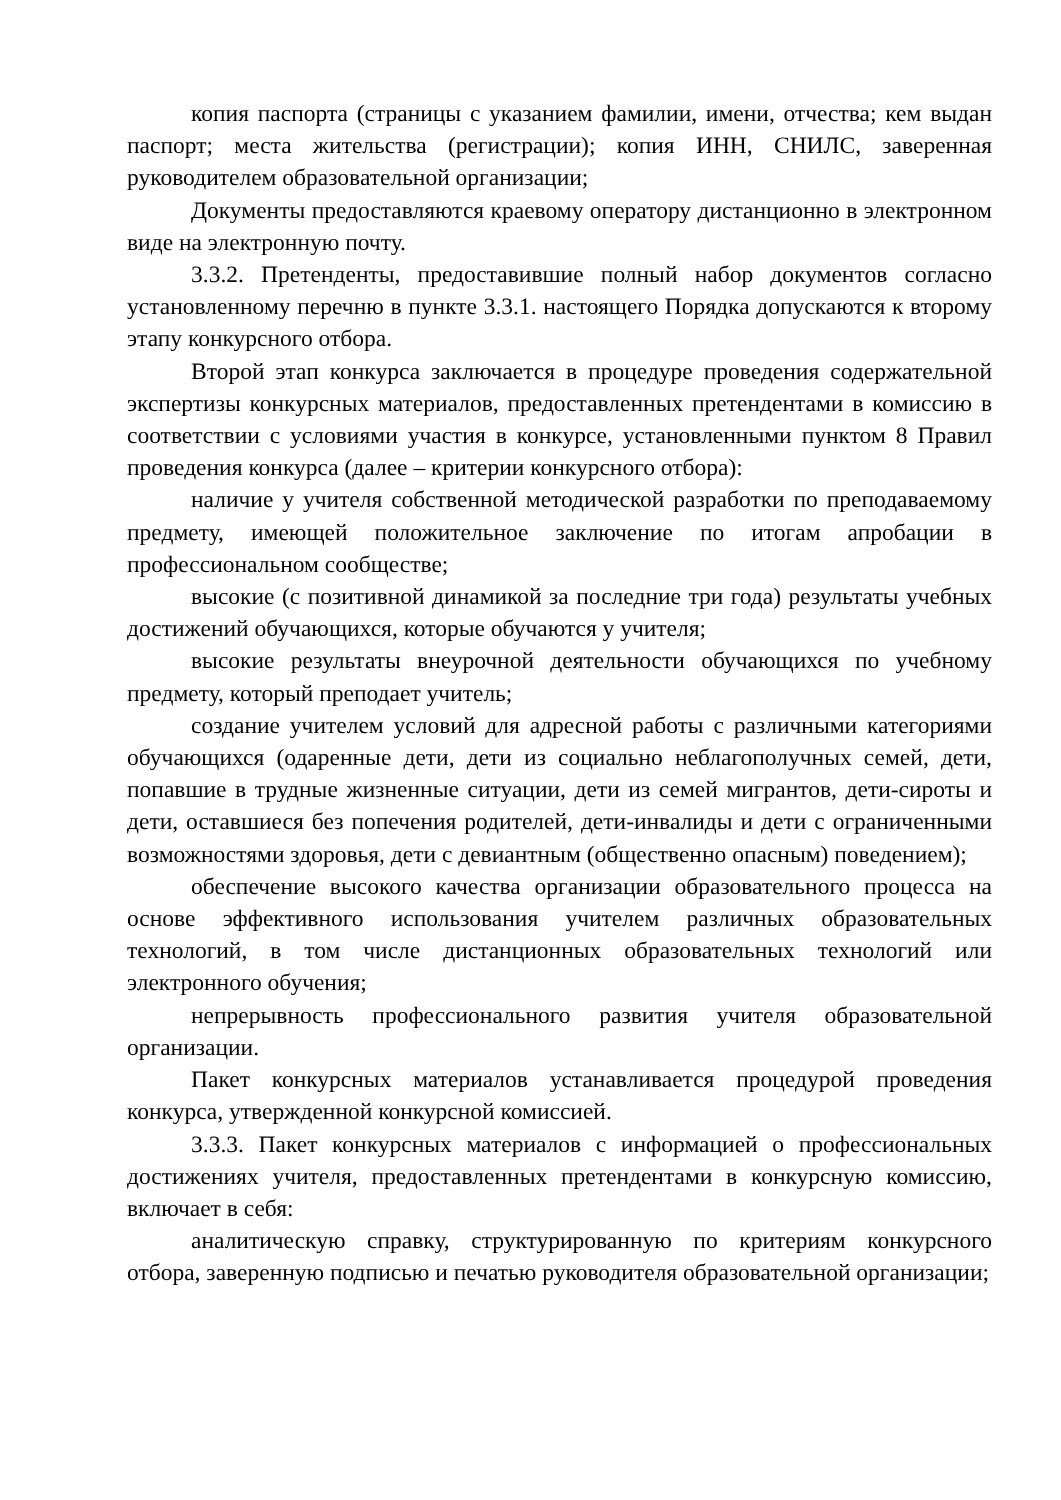копия паспорта (страницы с указанием фамилии, имени, отчества; кем выдан паспорт; места жительства (регистрации); копия ИНН, СНИЛС, заверенная руководителем образовательной организации;
Документы предоставляются краевому оператору дистанционно в электронном виде на электронную почту.
3.3.2. Претенденты, предоставившие полный набор документов согласно установленному перечню в пункте 3.3.1. настоящего Порядка допускаются к второму этапу конкурсного отбора.
Второй этап конкурса заключается в процедуре проведения содержательной экспертизы конкурсных материалов, предоставленных претендентами в комиссию в соответствии с условиями участия в конкурсе, установленными пунктом 8 Правил проведения конкурса (далее – критерии конкурсного отбора):
наличие у учителя собственной методической разработки по преподаваемому предмету, имеющей положительное заключение по итогам апробации в профессиональном сообществе;
высокие (с позитивной динамикой за последние три года) результаты учебных достижений обучающихся, которые обучаются у учителя;
высокие результаты внеурочной деятельности обучающихся по учебному предмету, который преподает учитель;
создание учителем условий для адресной работы с различными категориями обучающихся (одаренные дети, дети из социально неблагополучных семей, дети, попавшие в трудные жизненные ситуации, дети из семей мигрантов, дети-сироты и дети, оставшиеся без попечения родителей, дети-инвалиды и дети с ограниченными возможностями здоровья, дети с девиантным (общественно опасным) поведением);
обеспечение высокого качества организации образовательного процесса на основе эффективного использования учителем различных образовательных технологий, в том числе дистанционных образовательных технологий или электронного обучения;
непрерывность профессионального развития учителя образовательной организации.
Пакет конкурсных материалов устанавливается процедурой проведения конкурса, утвержденной конкурсной комиссией.
3.3.3. Пакет конкурсных материалов с информацией о профессиональных достижениях учителя, предоставленных претендентами в конкурсную комиссию, включает в себя:
аналитическую справку, структурированную по критериям конкурсного отбора, заверенную подписью и печатью руководителя образовательной организации;